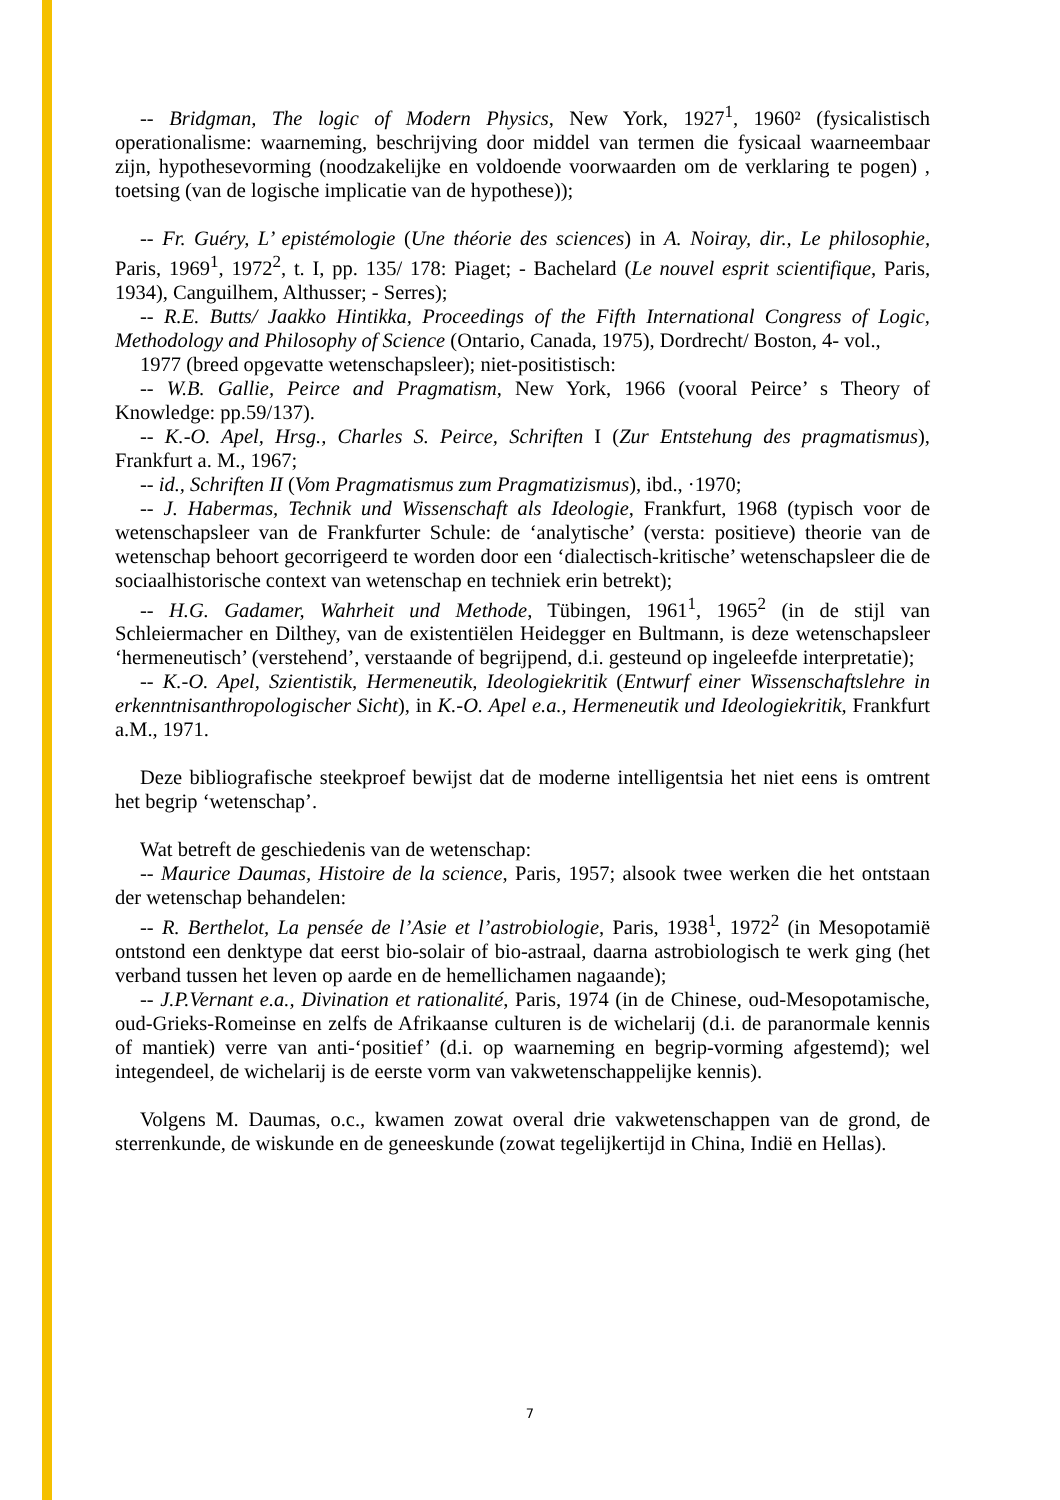-- Bridgman, The logic of Modern Physics, New York, 1927<sup>1</sup>, 1960² (fysicalistisch operationalisme: waarneming, beschrijving door middel van termen die fysicaal waarneembaar zijn, hypothesevorming (noodzakelijke en voldoende voorwaarden om de verklaring te pogen) , toetsing (van de logische implicatie van de hypothese));
-- Fr. Guéry, L’ epistémologie (Une théorie des sciences) in A. Noiray, dir., Le philosophie, Paris, 1969<sup>1</sup>, 1972<sup>2</sup>, t. I, pp. 135/ 178: Piaget; - Bachelard (Le nouvel esprit scientifique, Paris, 1934), Canguilhem, Althusser; - Serres);
-- R.E. Butts/ Jaakko Hintikka, Proceedings of the Fifth International Congress of Logic, Methodology and Philosophy of Science (Ontario, Canada, 1975), Dordrecht/ Boston, 4- vol.,
1977 (breed opgevatte wetenschapsleer); niet-positistisch:
-- W.B. Gallie, Peirce and Pragmatism, New York, 1966 (vooral Peirce’ s Theory of Knowledge: pp.59/137).
-- K.-O. Apel, Hrsg., Charles S. Peirce, Schriften I (Zur Entstehung des pragmatismus), Frankfurt a. M., 1967;
-- id., Schriften II (Vom Pragmatismus zum Pragmatizismus), ibd., ·1970;
-- J. Habermas, Technik und Wissenschaft als Ideologie, Frankfurt, 1968 (typisch voor de wetenschapsleer van de Frankfurter Schule: de ‘analytische’ (versta: positieve) theorie van de wetenschap behoort gecorrigeerd te worden door een ‘dialectisch-kritische’ wetenschapsleer die de sociaalhistorische context van wetenschap en techniek erin betrekt);
-- H.G. Gadamer, Wahrheit und Methode, Tübingen, 1961<sup>1</sup>, 1965<sup>2</sup> (in de stijl van Schleiermacher en Dilthey, van de existentiëlen Heidegger en Bultmann, is deze wetenschapsleer ‘hermeneutisch’ (verstehend’, verstaande of begrijpend, d.i. gesteund op ingeleefde interpretatie);
-- K.-O. Apel, Szientistik, Hermeneutik, Ideologiekritik (Entwurf einer Wissenschaftslehre in erkenntnisanthropologischer Sicht), in K.-O. Apel e.a., Hermeneutik und Ideologiekritik, Frankfurt a.M., 1971.
Deze bibliografische steekproef bewijst dat de moderne intelligentsia het niet eens is omtrent het begrip ‘wetenschap’.
Wat betreft de geschiedenis van de wetenschap:
-- Maurice Daumas, Histoire de la science, Paris, 1957; alsook twee werken die het ontstaan der wetenschap behandelen:
-- R. Berthelot, La pensée de l’Asie et l’astrobiologie, Paris, 1938<sup>1</sup>, 1972<sup>2</sup> (in Mesopotamië ontstond een denktype dat eerst bio-solair of bio-astraal, daarna astrobiologisch te werk ging (het verband tussen het leven op aarde en de hemellichamen nagaande);
-- J.P.Vernant e.a., Divination et rationalité, Paris, 1974 (in de Chinese, oud-Mesopotamische, oud-Grieks-Romeinse en zelfs de Afrikaanse culturen is de wichelarij (d.i. de paranormale kennis of mantiek) verre van anti-‘positief’ (d.i. op waarneming en begrip-vorming afgestemd); wel integendeel, de wichelarij is de eerste vorm van vakwetenschappelijke kennis).
Volgens M. Daumas, o.c., kwamen zowat overal drie vakwetenschappen van de grond, de sterrenkunde, de wiskunde en de geneeskunde (zowat tegelijkertijd in China, Indië en Hellas).
7